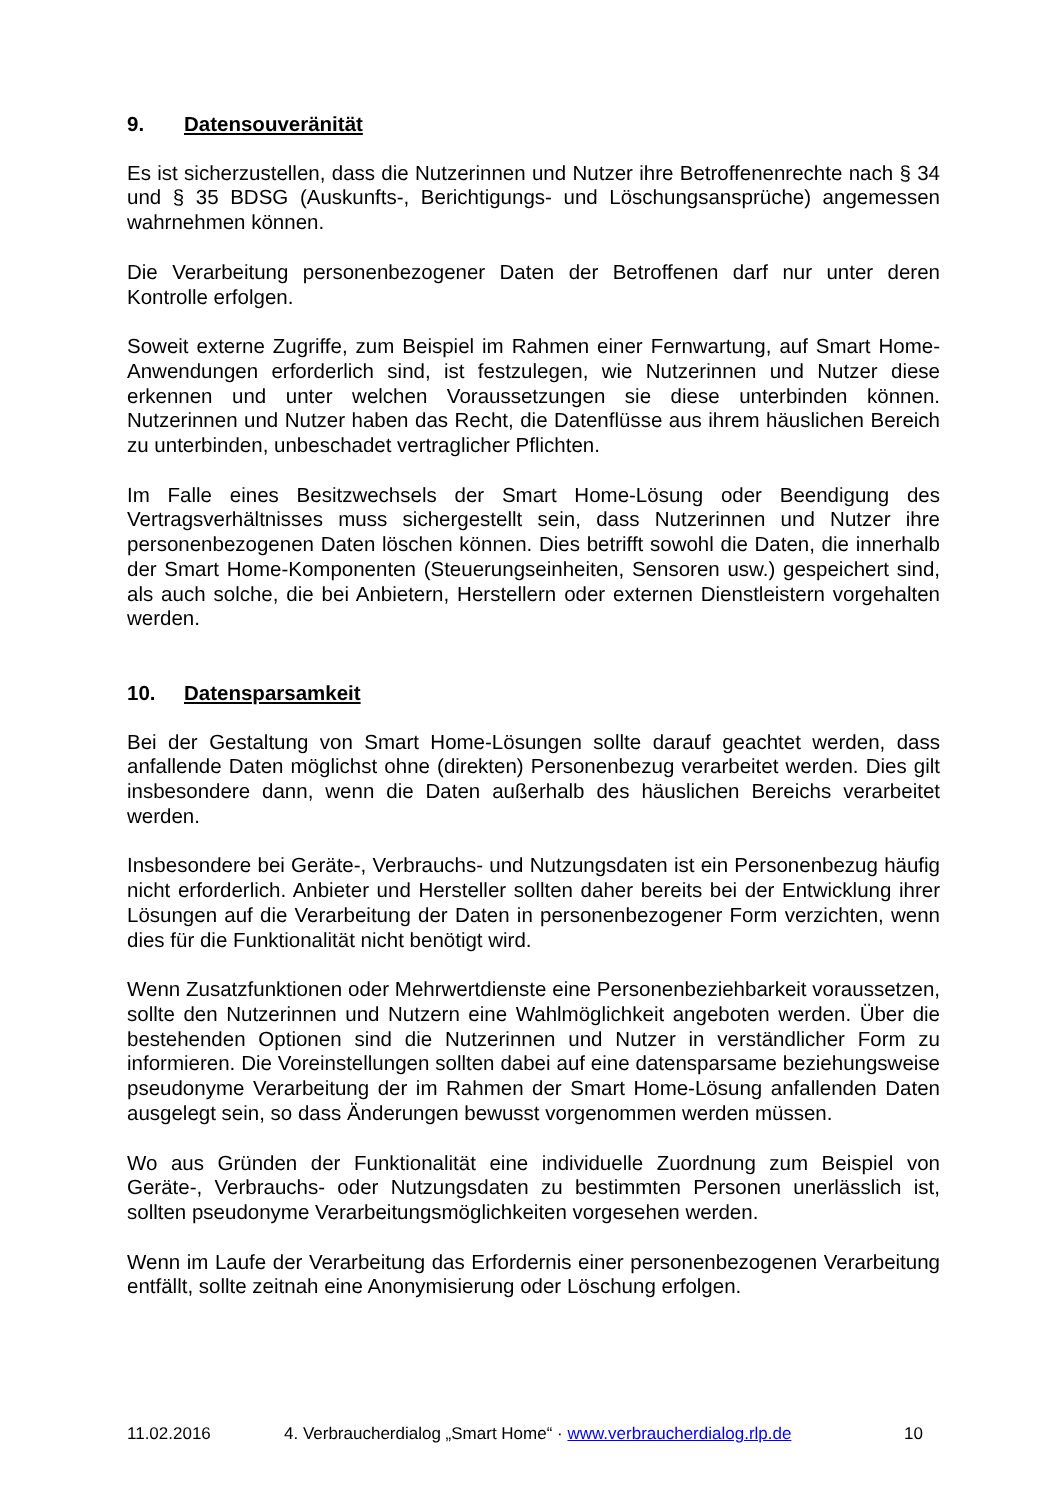9. Datensouveränität
Es ist sicherzustellen, dass die Nutzerinnen und Nutzer ihre Betroffenenrechte nach § 34 und § 35 BDSG (Auskunfts-, Berichtigungs- und Löschungsansprüche) angemessen wahrnehmen können.
Die Verarbeitung personenbezogener Daten der Betroffenen darf nur unter deren Kontrolle erfolgen.
Soweit externe Zugriffe, zum Beispiel im Rahmen einer Fernwartung, auf Smart Home-Anwendungen erforderlich sind, ist festzulegen, wie Nutzerinnen und Nutzer diese erkennen und unter welchen Voraussetzungen sie diese unterbinden können. Nutzerinnen und Nutzer haben das Recht, die Datenflüsse aus ihrem häuslichen Bereich zu unterbinden, unbeschadet vertraglicher Pflichten.
Im Falle eines Besitzwechsels der Smart Home-Lösung oder Beendigung des Vertragsverhältnisses muss sichergestellt sein, dass Nutzerinnen und Nutzer ihre personenbezogenen Daten löschen können. Dies betrifft sowohl die Daten, die innerhalb der Smart Home-Komponenten (Steuerungseinheiten, Sensoren usw.) gespeichert sind, als auch solche, die bei Anbietern, Herstellern oder externen Dienstleistern vorgehalten werden.
10. Datensparsamkeit
Bei der Gestaltung von Smart Home-Lösungen sollte darauf geachtet werden, dass anfallende Daten möglichst ohne (direkten) Personenbezug verarbeitet werden. Dies gilt insbesondere dann, wenn die Daten außerhalb des häuslichen Bereichs verarbeitet werden.
Insbesondere bei Geräte-, Verbrauchs- und Nutzungsdaten ist ein Personenbezug häufig nicht erforderlich. Anbieter und Hersteller sollten daher bereits bei der Entwicklung ihrer Lösungen auf die Verarbeitung der Daten in personenbezogener Form verzichten, wenn dies für die Funktionalität nicht benötigt wird.
Wenn Zusatzfunktionen oder Mehrwertdienste eine Personenbeziehbarkeit voraussetzen, sollte den Nutzerinnen und Nutzern eine Wahlmöglichkeit angeboten werden. Über die bestehenden Optionen sind die Nutzerinnen und Nutzer in verständlicher Form zu informieren. Die Voreinstellungen sollten dabei auf eine datensparsame beziehungsweise pseudonyme Verarbeitung der im Rahmen der Smart Home-Lösung anfallenden Daten ausgelegt sein, so dass Änderungen bewusst vorgenommen werden müssen.
Wo aus Gründen der Funktionalität eine individuelle Zuordnung zum Beispiel von Geräte-, Verbrauchs- oder Nutzungsdaten zu bestimmten Personen unerlässlich ist, sollten pseudonyme Verarbeitungsmöglichkeiten vorgesehen werden.
Wenn im Laufe der Verarbeitung das Erfordernis einer personenbezogenen Verarbeitung entfällt, sollte zeitnah eine Anonymisierung oder Löschung erfolgen.
11.02.2016 4. Verbraucherdialog „Smart Home“ · www.verbraucherdialog.rlp.de 10